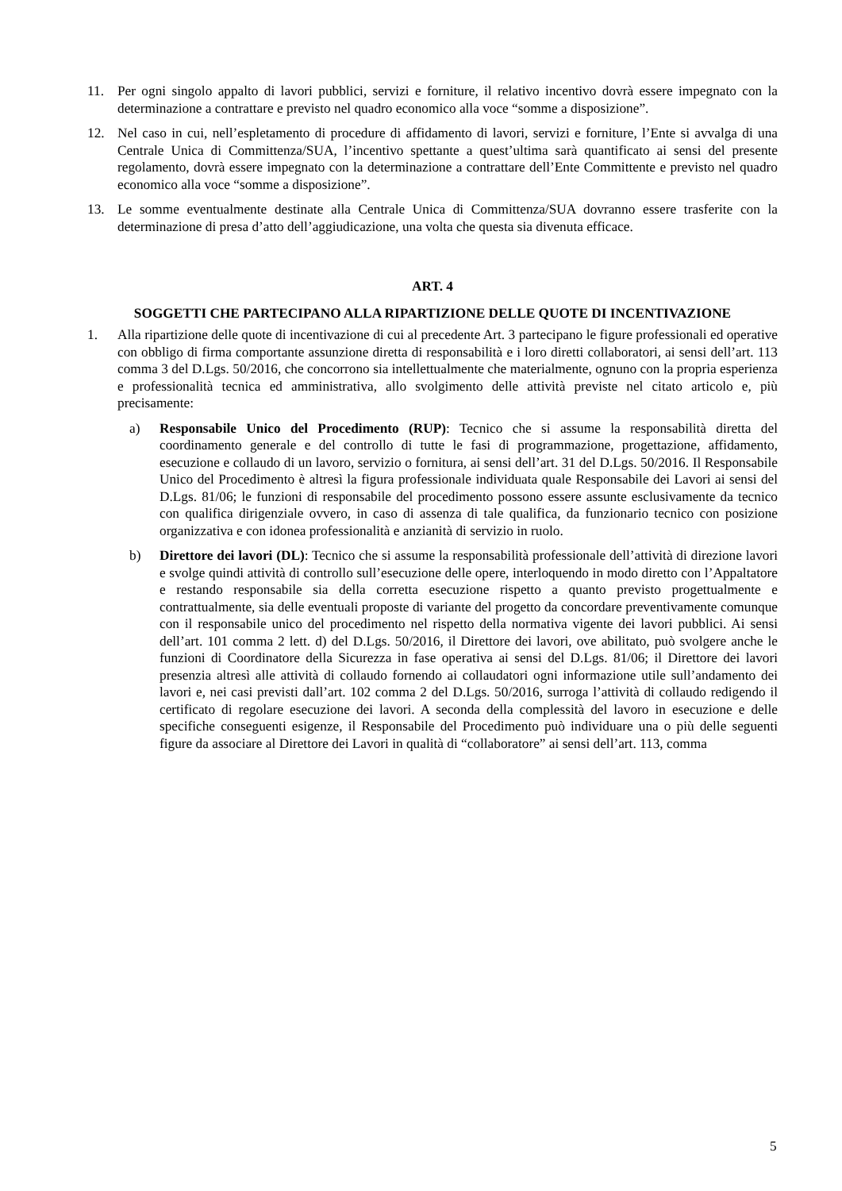11. Per ogni singolo appalto di lavori pubblici, servizi e forniture, il relativo incentivo dovrà essere impegnato con la determinazione a contrattare e previsto nel quadro economico alla voce “somme a disposizione”.
12. Nel caso in cui, nell’espletamento di procedure di affidamento di lavori, servizi e forniture, l’Ente si avvalga di una Centrale Unica di Committenza/SUA, l’incentivo spettante a quest’ultima sarà quantificato ai sensi del presente regolamento, dovrà essere impegnato con la determinazione a contrattare dell’Ente Committente e previsto nel quadro economico alla voce “somme a disposizione”.
13. Le somme eventualmente destinate alla Centrale Unica di Committenza/SUA dovranno essere trasferite con la determinazione di presa d’atto dell’aggiudicazione, una volta che questa sia divenuta efficace.
ART. 4
SOGGETTI CHE PARTECIPANO ALLA RIPARTIZIONE DELLE QUOTE DI INCENTIVAZIONE
1. Alla ripartizione delle quote di incentivazione di cui al precedente Art. 3 partecipano le figure professionali ed operative con obbligo di firma comportante assunzione diretta di responsabilità e i loro diretti collaboratori, ai sensi dell’art. 113 comma 3 del D.Lgs. 50/2016, che concorrono sia intellettualmente che materialmente, ognuno con la propria esperienza e professionalità tecnica ed amministrativa, allo svolgimento delle attività previste nel citato articolo e, più precisamente:
a) Responsabile Unico del Procedimento (RUP): Tecnico che si assume la responsabilità diretta del coordinamento generale e del controllo di tutte le fasi di programmazione, progettazione, affidamento, esecuzione e collaudo di un lavoro, servizio o fornitura, ai sensi dell’art. 31 del D.Lgs. 50/2016. Il Responsabile Unico del Procedimento è altresì la figura professionale individuata quale Responsabile dei Lavori ai sensi del D.Lgs. 81/06; le funzioni di responsabile del procedimento possono essere assunte esclusivamente da tecnico con qualifica dirigenziale ovvero, in caso di assenza di tale qualifica, da funzionario tecnico con posizione organizzativa e con idonea professionalità e anzianità di servizio in ruolo.
b) Direttore dei lavori (DL): Tecnico che si assume la responsabilità professionale dell’attività di direzione lavori e svolge quindi attività di controllo sull’esecuzione delle opere, interloquendo in modo diretto con l’Appaltatore e restando responsabile sia della corretta esecuzione rispetto a quanto previsto progettualmente e contrattualmente, sia delle eventuali proposte di variante del progetto da concordare preventivamente comunque con il responsabile unico del procedimento nel rispetto della normativa vigente dei lavori pubblici. Ai sensi dell’art. 101 comma 2 lett. d) del D.Lgs. 50/2016, il Direttore dei lavori, ove abilitato, può svolgere anche le funzioni di Coordinatore della Sicurezza in fase operativa ai sensi del D.Lgs. 81/06; il Direttore dei lavori presenzia altresì alle attività di collaudo fornendo ai collaudatori ogni informazione utile sull’andamento dei lavori e, nei casi previsti dall’art. 102 comma 2 del D.Lgs. 50/2016, surroga l’attività di collaudo redigendo il certificato di regolare esecuzione dei lavori. A seconda della complessità del lavoro in esecuzione e delle specifiche conseguenti esigenze, il Responsabile del Procedimento può individuare una o più delle seguenti figure da associare al Direttore dei Lavori in qualità di “collaboratore” ai sensi dell’art. 113, comma
5